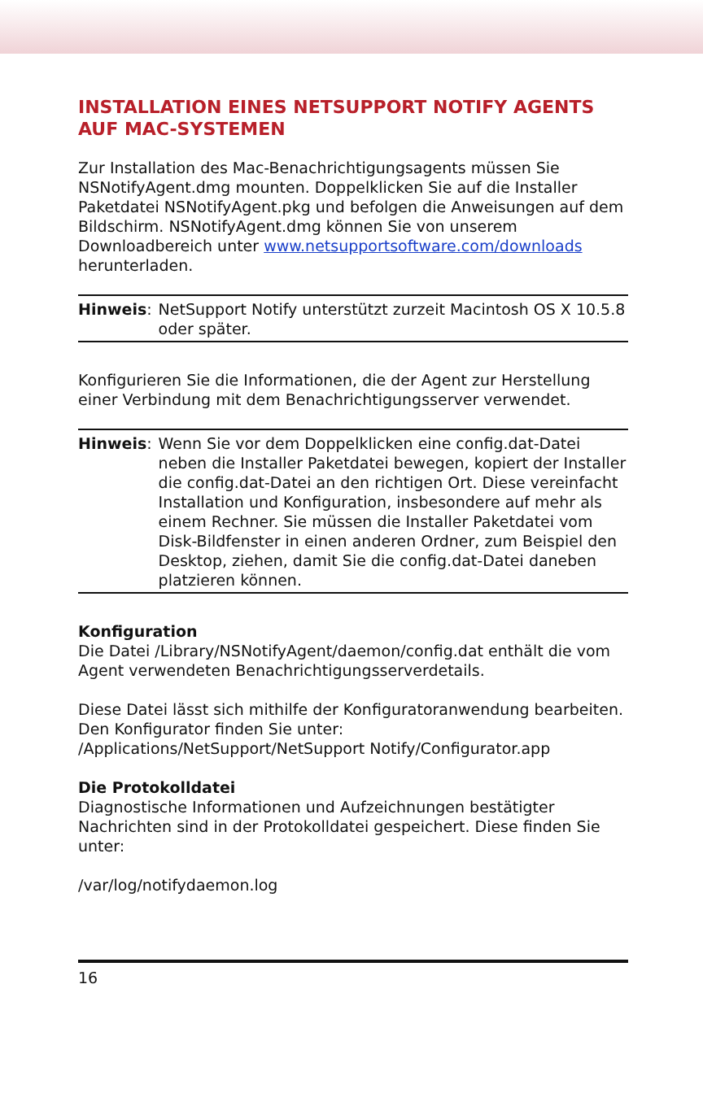INSTALLATION EINES NETSUPPORT NOTIFY AGENTS AUF MAC-SYSTEMEN
Zur Installation des Mac-Benachrichtigungsagents müssen Sie NSNotifyAgent.dmg mounten. Doppelklicken Sie auf die Installer Paketdatei NSNotifyAgent.pkg und befolgen die Anweisungen auf dem Bildschirm. NSNotifyAgent.dmg können Sie von unserem Downloadbereich unter www.netsupportsoftware.com/downloads herunterladen.
Hinweis: NetSupport Notify unterstützt zurzeit Macintosh OS X 10.5.8 oder später.
Konfigurieren Sie die Informationen, die der Agent zur Herstellung einer Verbindung mit dem Benachrichtigungsserver verwendet.
Hinweis: Wenn Sie vor dem Doppelklicken eine config.dat-Datei neben die Installer Paketdatei bewegen, kopiert der Installer die config.dat-Datei an den richtigen Ort. Diese vereinfacht Installation und Konfiguration, insbesondere auf mehr als einem Rechner. Sie müssen die Installer Paketdatei vom Disk-Bildfenster in einen anderen Ordner, zum Beispiel den Desktop, ziehen, damit Sie die config.dat-Datei daneben platzieren können.
Konfiguration
Die Datei /Library/NSNotifyAgent/daemon/config.dat enthält die vom Agent verwendeten Benachrichtigungsserverdetails.
Diese Datei lässt sich mithilfe der Konfiguratoranwendung bearbeiten. Den Konfigurator finden Sie unter: /Applications/NetSupport/NetSupport Notify/Configurator.app
Die Protokolldatei
Diagnostische Informationen und Aufzeichnungen bestätigter Nachrichten sind in der Protokolldatei gespeichert. Diese finden Sie unter:
/var/log/notifydaemon.log
16